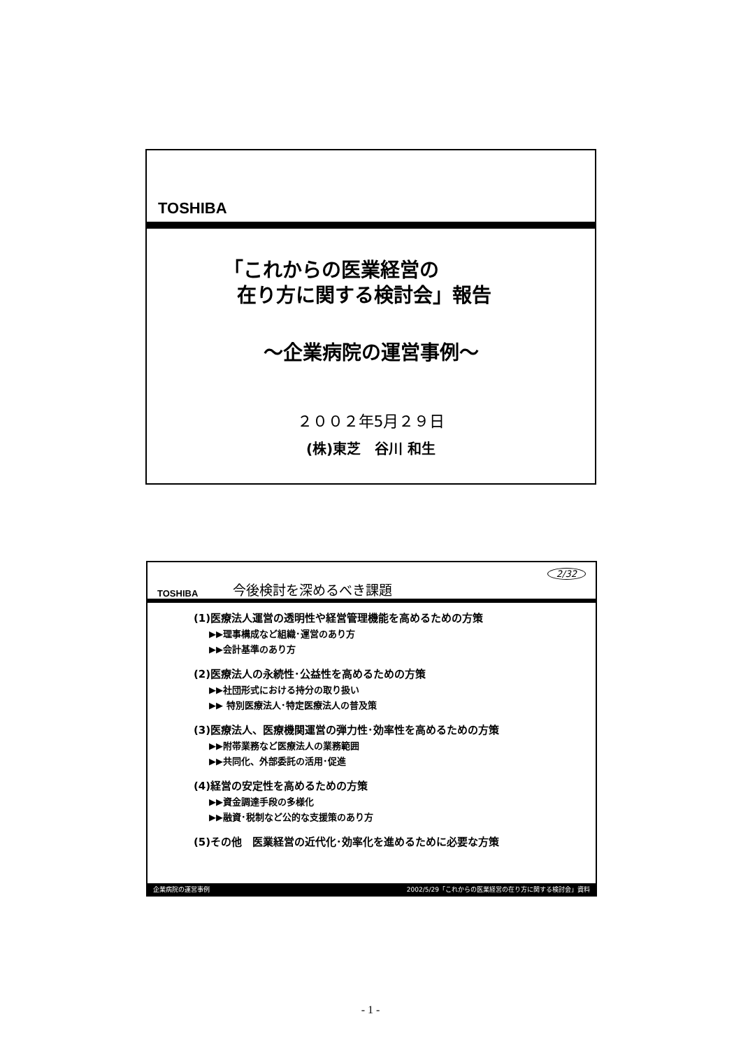TOSHIBA
「これからの医業経営の
在り方に関する検討会」報告
～企業病院の運営事例～
２００２年5月２９日
(株)東芝　谷川 和生
TOSHIBA 今後検討を深めるべき課題 2/32
(1)医療法人運営の透明性や経営管理機能を高めるための方策
▶▶理事構成など組織･運営のあり方
▶▶会計基準のあり方
(2)医療法人の永続性･公益性を高めるための方策
▶▶社団形式における持分の取り扱い
▶▶ 特別医療法人･特定医療法人の普及策
(3)医療法人、医療機関運営の弾力性･効率性を高めるための方策
▶▶附帯業務など医療法人の業務範囲
▶▶共同化、外部委託の活用･促進
(4)経営の安定性を高めるための方策
▶▶資金調達手段の多様化
▶▶融資･税制など公的な支援策のあり方
(5)その他　医業経営の近代化･効率化を進めるために必要な方策
企業病院の運営事例 2002/5/29「これからの医業経営の在り方に関する検討会」資料
- 1 -